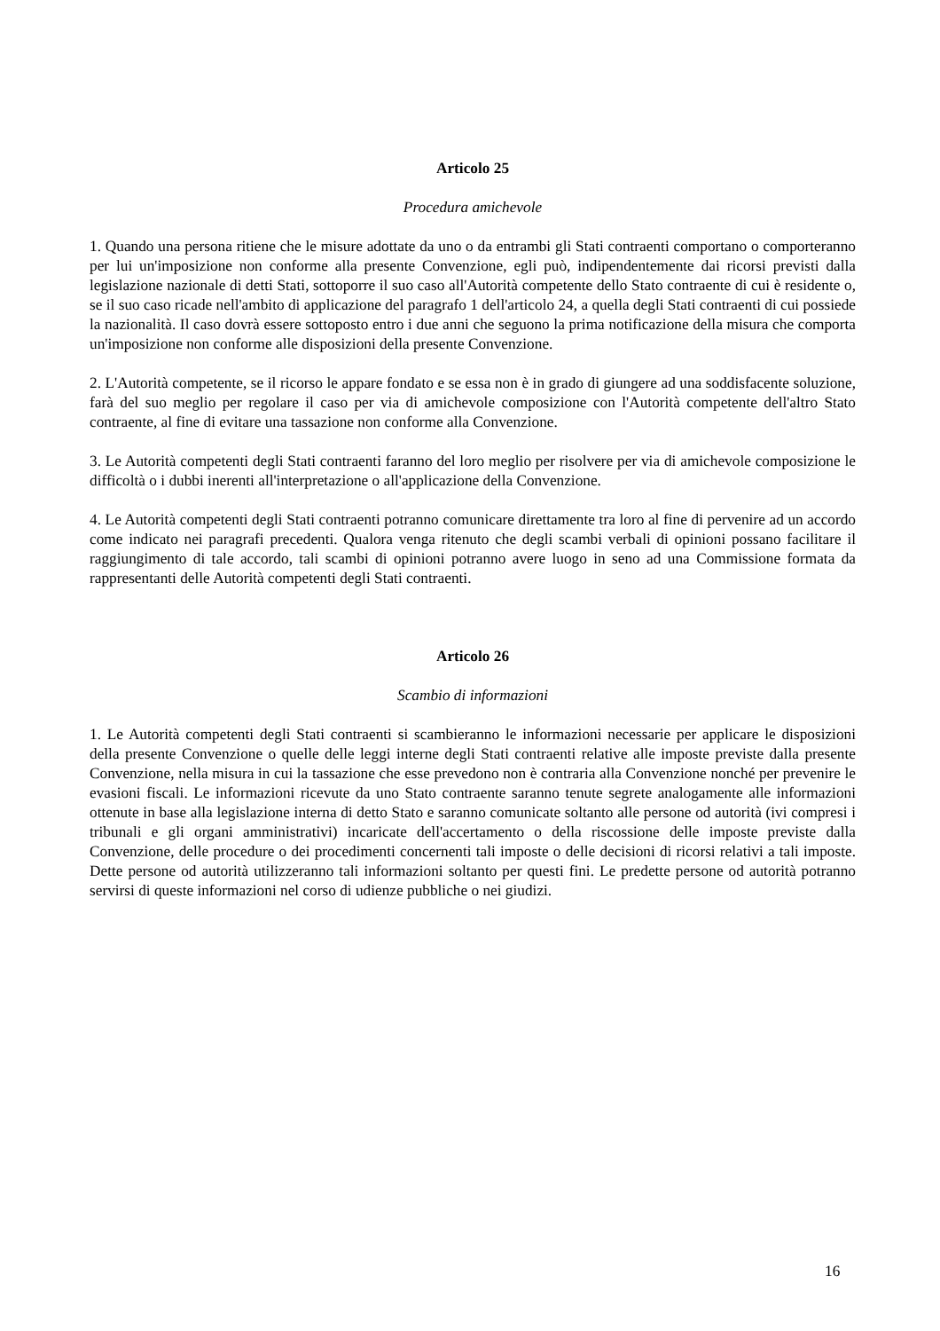Articolo 25
Procedura amichevole
1. Quando una persona ritiene che le misure adottate da uno o da entrambi gli Stati contraenti comportano o comporteranno per lui un'imposizione non conforme alla presente Convenzione, egli può, indipendentemente dai ricorsi previsti dalla legislazione nazionale di detti Stati, sottoporre il suo caso all'Autorità competente dello Stato contraente di cui è residente o, se il suo caso ricade nell'ambito di applicazione del paragrafo 1 dell'articolo 24, a quella degli Stati contraenti di cui possiede la nazionalità. Il caso dovrà essere sottoposto entro i due anni che seguono la prima notificazione della misura che comporta un'imposizione non conforme alle disposizioni della presente Convenzione.
2. L'Autorità competente, se il ricorso le appare fondato e se essa non è in grado di giungere ad una soddisfacente soluzione, farà del suo meglio per regolare il caso per via di amichevole composizione con l'Autorità competente dell'altro Stato contraente, al fine di evitare una tassazione non conforme alla Convenzione.
3. Le Autorità competenti degli Stati contraenti faranno del loro meglio per risolvere per via di amichevole composizione le difficoltà o i dubbi inerenti all'interpretazione o all'applicazione della Convenzione.
4. Le Autorità competenti degli Stati contraenti potranno comunicare direttamente tra loro al fine di pervenire ad un accordo come indicato nei paragrafi precedenti. Qualora venga ritenuto che degli scambi verbali di opinioni possano facilitare il raggiungimento di tale accordo, tali scambi di opinioni potranno avere luogo in seno ad una Commissione formata da rappresentanti delle Autorità competenti degli Stati contraenti.
Articolo 26
Scambio di informazioni
1. Le Autorità competenti degli Stati contraenti si scambieranno le informazioni necessarie per applicare le disposizioni della presente Convenzione o quelle delle leggi interne degli Stati contraenti relative alle imposte previste dalla presente Convenzione, nella misura in cui la tassazione che esse prevedono non è contraria alla Convenzione nonché per prevenire le evasioni fiscali. Le informazioni ricevute da uno Stato contraente saranno tenute segrete analogamente alle informazioni ottenute in base alla legislazione interna di detto Stato e saranno comunicate soltanto alle persone od autorità (ivi compresi i tribunali e gli organi amministrativi) incaricate dell'accertamento o della riscossione delle imposte previste dalla Convenzione, delle procedure o dei procedimenti concernenti tali imposte o delle decisioni di ricorsi relativi a tali imposte. Dette persone od autorità utilizzeranno tali informazioni soltanto per questi fini. Le predette persone od autorità potranno servirsi di queste informazioni nel corso di udienze pubbliche o nei giudizi.
16